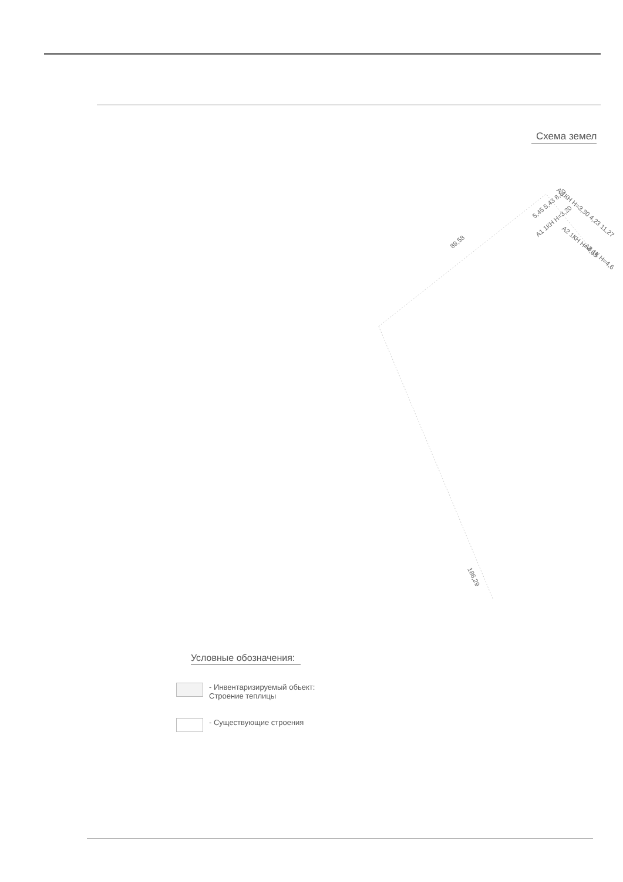Схема земел
89,58
5,45 5,43 8,80
А 1КН Н=3,30 4,23 11,27
А2 1КН Н=4,65
А3 1К Н=4,6
А1 1КН Н=3,20
186,29
Условные обозначения:
- Инвентаризируемый обьект:
Строение теплицы
- Существующие строения